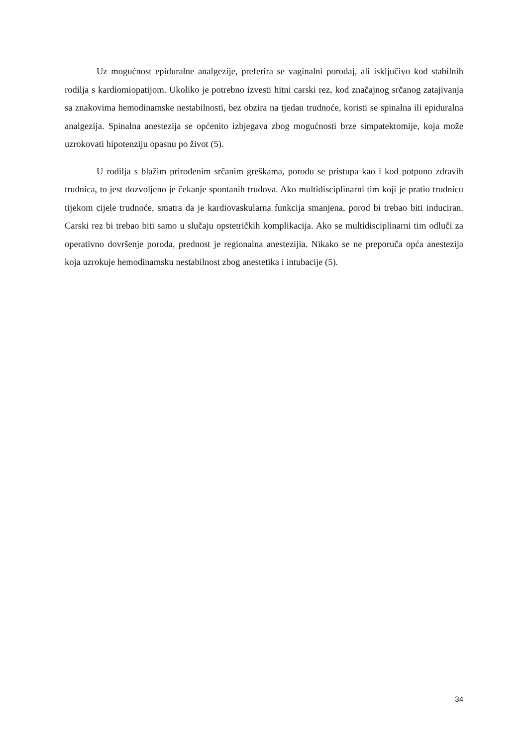Uz mogućnost epiduralne analgezije, preferira se vaginalni porođaj, ali isključivo kod stabilnih rodilja s kardiomiopatijom. Ukoliko je potrebno izvesti hitni carski rez, kod značajnog srčanog zatajivanja sa znakovima hemodinamske nestabilnosti, bez obzira na tjedan trudnoće, koristi se spinalna ili epiduralna analgezija. Spinalna anestezija se općenito izbjegava zbog mogućnosti brze simpatektomije, koja može uzrokovati hipotenziju opasnu po život (5).
U rodilja s blažim prirođenim srčanim greškama, porodu se pristupa kao i kod potpuno zdravih trudnica, to jest dozvoljeno je čekanje spontanih trudova. Ako multidisciplinarni tim koji je pratio trudnicu tijekom cijele trudnoće, smatra da je kardiovaskularna funkcija smanjena, porod bi trebao biti induciran. Carski rez bi trebao biti samo u slučaju opstetričkih komplikacija. Ako se multidisciplinarni tim odluči za operativno dovršenje poroda, prednost je regionalna anestezijia. Nikako se ne preporuča opća anestezija koja uzrokuje hemodinamsku nestabilnost zbog anestetika i intubacije (5).
34